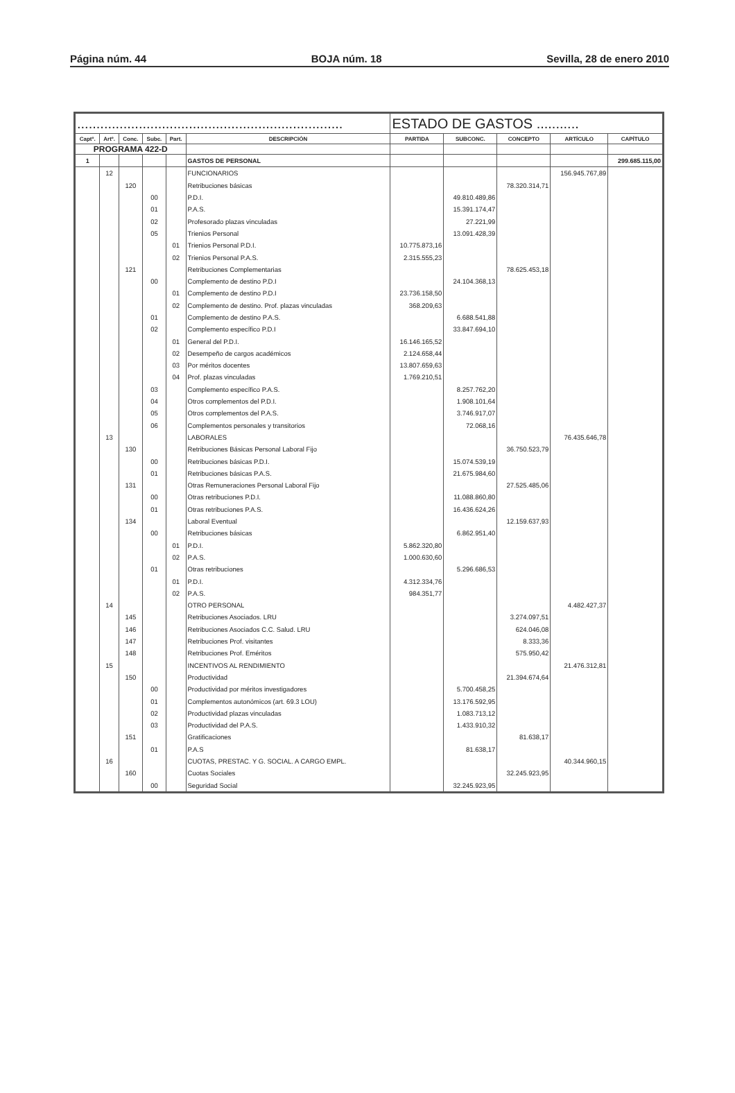Página núm. 44 BOJA núm. 18 Sevilla, 28 de enero 2010
| ..................................................................... | | | | | | ESTADO DE GASTOS ........... | | | | |
| Captº. | Artº. | Conc. | Subc. | Part. | DESCRIPCIÓN | PARTIDA | SUBCONC. | CONCEPTO | ARTÍCULO | CAPÍTULO |
| PROGRAMA 422-D | | | | | | | | | | |
| 1 | | | | | GASTOS DE PERSONAL | | | | | 299.685.115,00 |
| | 12 | | | | FUNCIONARIOS | | | | 156.945.767,89 | |
| | | 120 | | | Retribuciones básicas | | | 78.320.314,71 | | |
| | | | 00 | | P.D.I. | | 49.810.489,86 | | | |
| | | | 01 | | P.A.S. | | 15.391.174,47 | | | |
| | | | 02 | | Profesorado plazas vinculadas | | 27.221,99 | | | |
| | | | 05 | | Trienios Personal | | 13.091.428,39 | | | |
| | | | | 01 | Trienios Personal P.D.I. | 10.775.873,16 | | | | |
| | | | | 02 | Trienios Personal P.A.S. | 2.315.555,23 | | | | |
| | | 121 | | | Retribuciones Complementarias | | | 78.625.453,18 | | |
| | | | 00 | | Complemento de destino P.D.I | | 24.104.368,13 | | | |
| | | | | 01 | Complemento de destino P.D.I | 23.736.158,50 | | | | |
| | | | | 02 | Complemento de destino. Prof. plazas vinculadas | 368.209,63 | | | | |
| | | | 01 | | Complemento de destino P.A.S. | | 6.688.541,88 | | | |
| | | | 02 | | Complemento específico P.D.I | | 33.847.694,10 | | | |
| | | | | 01 | General del P.D.I. | 16.146.165,52 | | | | |
| | | | | 02 | Desempeño de cargos académicos | 2.124.658,44 | | | | |
| | | | | 03 | Por méritos docentes | 13.807.659,63 | | | | |
| | | | | 04 | Prof. plazas vinculadas | 1.769.210,51 | | | | |
| | | | 03 | | Complemento específico P.A.S. | | 8.257.762,20 | | | |
| | | | 04 | | Otros complementos del P.D.I. | | 1.908.101,64 | | | |
| | | | 05 | | Otros complementos del P.A.S. | | 3.746.917,07 | | | |
| | | | 06 | | Complementos personales y transitorios | | 72.068,16 | | | |
| | 13 | | | | LABORALES | | | | 76.435.646,78 | |
| | | 130 | | | Retribuciones Básicas Personal Laboral Fijo | | | 36.750.523,79 | | |
| | | | 00 | | Retribuciones básicas P.D.I. | | 15.074.539,19 | | | |
| | | | 01 | | Retribuciones básicas P.A.S. | | 21.675.984,60 | | | |
| | | 131 | | | Otras Remuneraciones Personal Laboral Fijo | | | 27.525.485,06 | | |
| | | | 00 | | Otras retribuciones P.D.I. | | 11.088.860,80 | | | |
| | | | 01 | | Otras retribuciones P.A.S. | | 16.436.624,26 | | | |
| | | 134 | | | Laboral Eventual | | | 12.159.637,93 | | |
| | | | 00 | | Retribuciones básicas | | 6.862.951,40 | | | |
| | | | | 01 | P.D.I. | 5.862.320,80 | | | | |
| | | | | 02 | P.A.S. | 1.000.630,60 | | | | |
| | | | 01 | | Otras retribuciones | | 5.296.686,53 | | | |
| | | | | 01 | P.D.I. | 4.312.334,76 | | | | |
| | | | | 02 | P.A.S. | 984.351,77 | | | | |
| | 14 | | | | OTRO PERSONAL | | | | 4.482.427,37 | |
| | | 145 | | | Retribuciones Asociados. LRU | | | 3.274.097,51 | | |
| | | 146 | | | Retribuciones Asociados C.C. Salud. LRU | | | 624.046,08 | | |
| | | 147 | | | Retribuciones Prof. visitantes | | | 8.333,36 | | |
| | | 148 | | | Retribuciones Prof. Eméritos | | | 575.950,42 | | |
| | 15 | | | | INCENTIVOS AL RENDIMIENTO | | | | 21.476.312,81 | |
| | | 150 | | | Productividad | | | 21.394.674,64 | | |
| | | | 00 | | Productividad por méritos investigadores | | 5.700.458,25 | | | |
| | | | 01 | | Complementos autonómicos (art. 69.3 LOU) | | 13.176.592,95 | | | |
| | | | 02 | | Productividad plazas vinculadas | | 1.083.713,12 | | | |
| | | | 03 | | Productividad del P.A.S. | | 1.433.910,32 | | | |
| | | 151 | | | Gratificaciones | | | 81.638,17 | | |
| | | | 01 | | P.A.S | | 81.638,17 | | | |
| | 16 | | | | CUOTAS, PRESTAC. Y G. SOCIAL. A CARGO EMPL. | | | | 40.344.960,15 | |
| | | 160 | | | Cuotas Sociales | | | 32.245.923,95 | | |
| | | | 00 | | Seguridad Social | | 32.245.923,95 | | | |